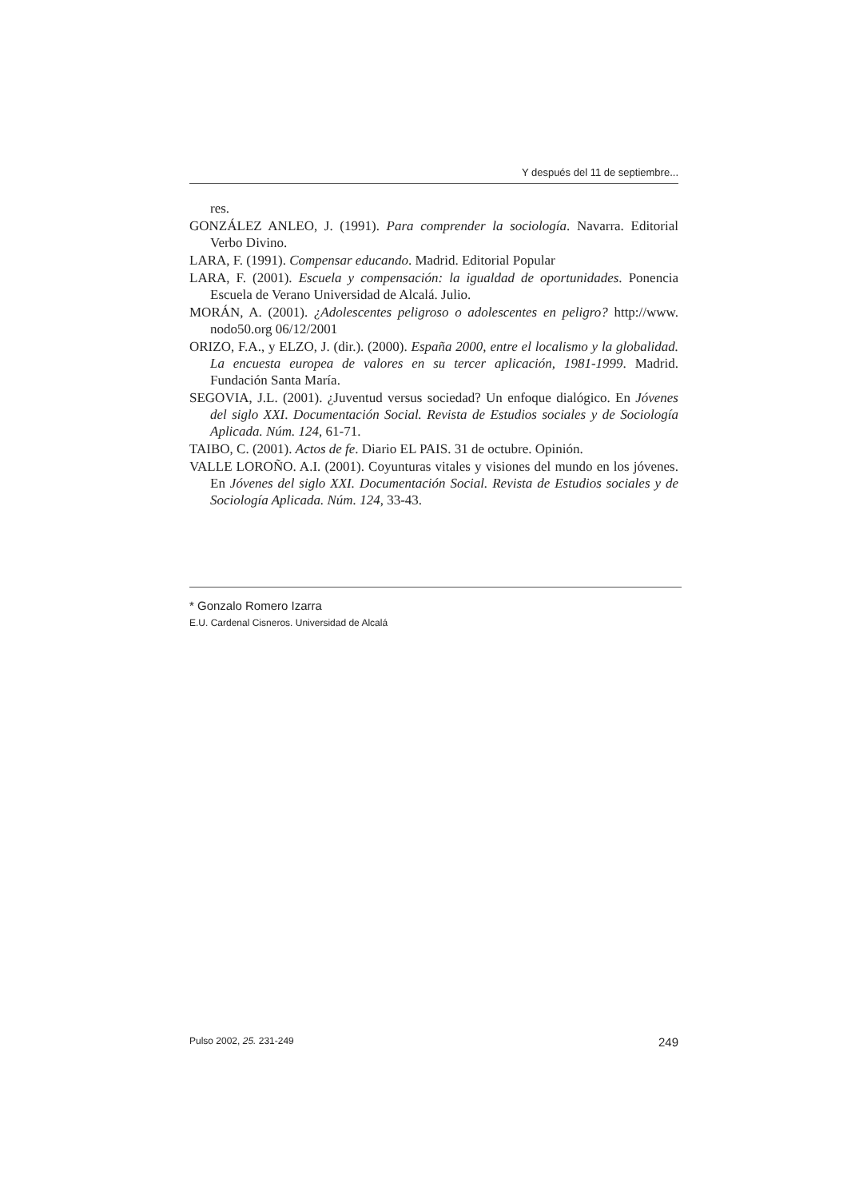Y después del 11 de septiembre...
res.
GONZÁLEZ ANLEO, J. (1991). Para comprender la sociología. Navarra. Editorial Verbo Divino.
LARA, F. (1991). Compensar educando. Madrid. Editorial Popular
LARA, F. (2001). Escuela y compensación: la igualdad de oportunidades. Ponencia Escuela de Verano Universidad de Alcalá. Julio.
MORÁN, A. (2001). ¿Adolescentes peligroso o adolescentes en peligro? http://www. nodo50.org 06/12/2001
ORIZO, F.A., y ELZO, J. (dir.). (2000). España 2000, entre el localismo y la globalidad. La encuesta europea de valores en su tercer aplicación, 1981-1999. Madrid. Fundación Santa María.
SEGOVIA, J.L. (2001). ¿Juventud versus sociedad? Un enfoque dialógico. En Jóvenes del siglo XXI. Documentación Social. Revista de Estudios sociales y de Sociología Aplicada. Núm. 124, 61-71.
TAIBO, C. (2001). Actos de fe. Diario EL PAIS. 31 de octubre. Opinión.
VALLE LOROÑO. A.I. (2001). Coyunturas vitales y visiones del mundo en los jóvenes. En Jóvenes del siglo XXI. Documentación Social. Revista de Estudios sociales y de Sociología Aplicada. Núm. 124, 33-43.
* Gonzalo Romero Izarra
E.U. Cardenal Cisneros. Universidad de Alcalá
Pulso 2002, 25. 231-249 249